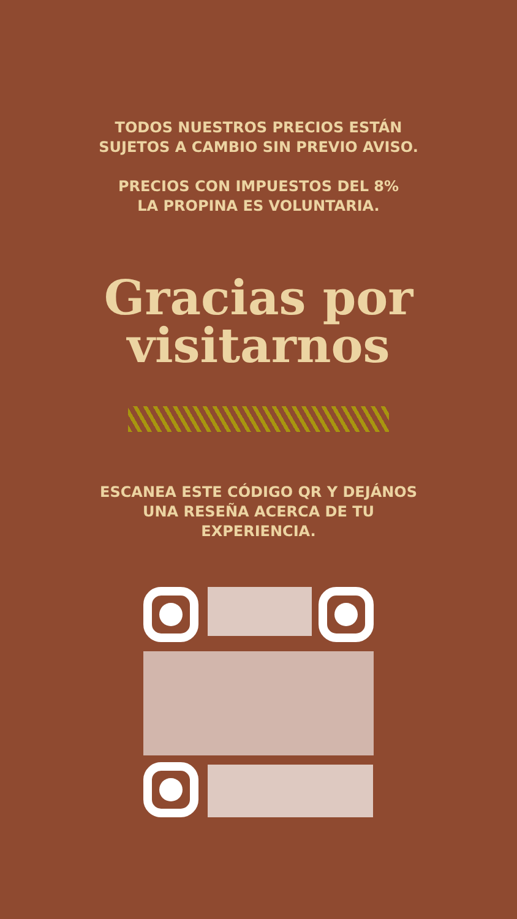TODOS NUESTROS PRECIOS ESTÁN
SUJETOS A CAMBIO SIN PREVIO AVISO.
PRECIOS CON IMPUESTOS DEL 8%
LA PROPINA ES VOLUNTARIA.
Gracias por
visitarnos
ESCANEA ESTE CÓDIGO QR Y DEJÁNOS
UNA RESEÑA ACERCA DE TU
EXPERIENCIA.